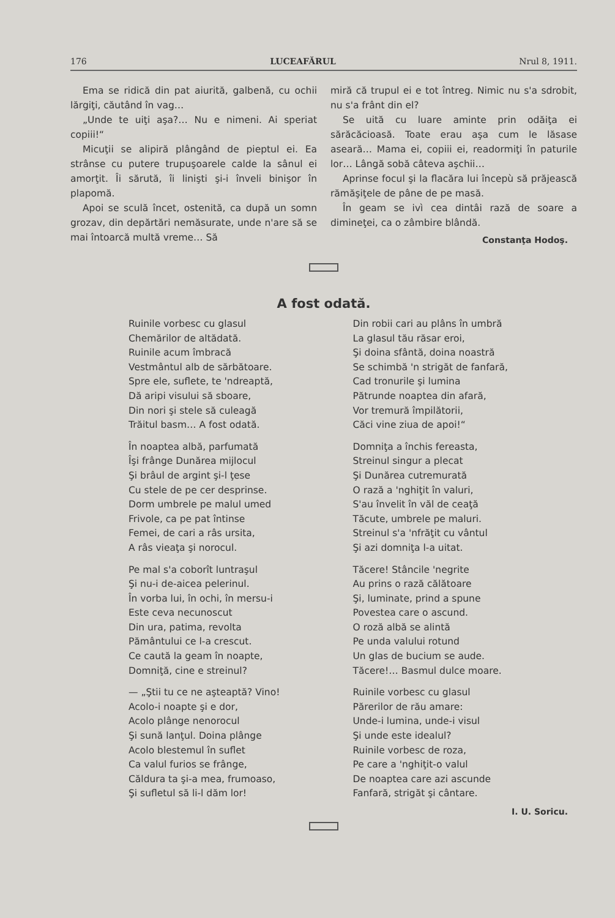176 LUCEAFĂRUL Nrul 8, 1911.
Ema se ridică din pat aiurită, galbenă, cu ochii lărgiţi, căutând în vag…
„Unde te uiţi aşa?… Nu e nimeni. Ai speriat copiii!“
Micuţii se alipiră plângând de pieptul ei. Ea strânse cu putere trupuşoarele calde la sânul ei amorţit. Îi sărută, îi linişti şi-i înveli binişor în plapomă.
Apoi se sculă încet, ostenită, ca după un somn grozav, din depărtări nemăsurate, unde n'are să se mai întoarcă multă vreme… Să
miră că trupul ei e tot întreg. Nimic nu s'a sdrobit, nu s'a frânt din el?
Se uită cu luare aminte prin odăiţa ei sărăcăcioasă. Toate erau aşa cum le lăsase aseară… Mama ei, copiii ei, readormiţi în paturile lor… Lângă sobă câteva aşchii…
Aprinse focul şi la flacăra lui începù să prăjească rămăşiţele de pâne de pe masă.
În geam se ivì cea dintâi rază de soare a dimineţei, ca o zâmbire blândă.
Constanţa Hodoş.
A fost odată.
Ruinile vorbesc cu glasul
Chemărilor de altădată.
Ruinile acum îmbracă
Vestmântul alb de sărbătoare.
Spre ele, suflete, te 'ndreaptă,
Dă aripi visului să sboare,
Din nori şi stele să culeagă
Trăitul basm… A fost odată.
În noaptea albă, parfumată
Îşi frânge Dunărea mijlocul
Şi brâul de argint şi-l ţese
Cu stele de pe cer desprinse.
Dorm umbrele pe malul umed
Frivole, ca pe pat întinse
Femei, de cari a râs ursita,
A râs vieaţa şi norocul.
Pe mal s'a coborît luntraşul
Şi nu-i de-aicea pelerinul.
În vorba lui, în ochi, în mersu-i
Este ceva necunoscut
Din ura, patima, revolta
Pământului ce l-a crescut.
Ce caută la geam în noapte,
Domniţă, cine e streinul?
— „Ştii tu ce ne aşteaptă? Vino!
Acolo-i noapte şi e dor,
Acolo plânge nenorocul
Şi sună lanţul. Doina plânge
Acolo blestemul în suflet
Ca valul furios se frânge,
Căldura ta şi-a mea, frumoaso,
Şi sufletul să li-l dăm lor!
Din robii cari au plâns în umbră
La glasul tău răsar eroi,
Şi doina sfântă, doina noastră
Se schimbă 'n strigăt de fanfară,
Cad tronurile şi lumina
Pătrunde noaptea din afară,
Vor tremură împilătorii,
Căci vine ziua de apoi!“
Domniţa a închis fereasta,
Streinul singur a plecat
Şi Dunărea cutremurată
O rază a 'nghiţit în valuri,
S'au învelit în văl de ceaţă
Tăcute, umbrele pe maluri.
Streinul s'a 'nfrăţit cu vântul
Şi azi domniţa l-a uitat.
Tăcere! Stâncile 'negrite
Au prins o rază călătoare
Şi, luminate, prind a spune
Povestea care o ascund.
O roză albă se alintă
Pe unda valului rotund
Un glas de bucium se aude.
Tăcere!… Basmul dulce moare.
Ruinile vorbesc cu glasul
Părerilor de rău amare:
Unde-i lumina, unde-i visul
Şi unde este idealul?
Ruinile vorbesc de roza,
Pe care a 'nghiţit-o valul
De noaptea care azi ascunde
Fanfară, strigăt şi cântare.
I. U. Soricu.